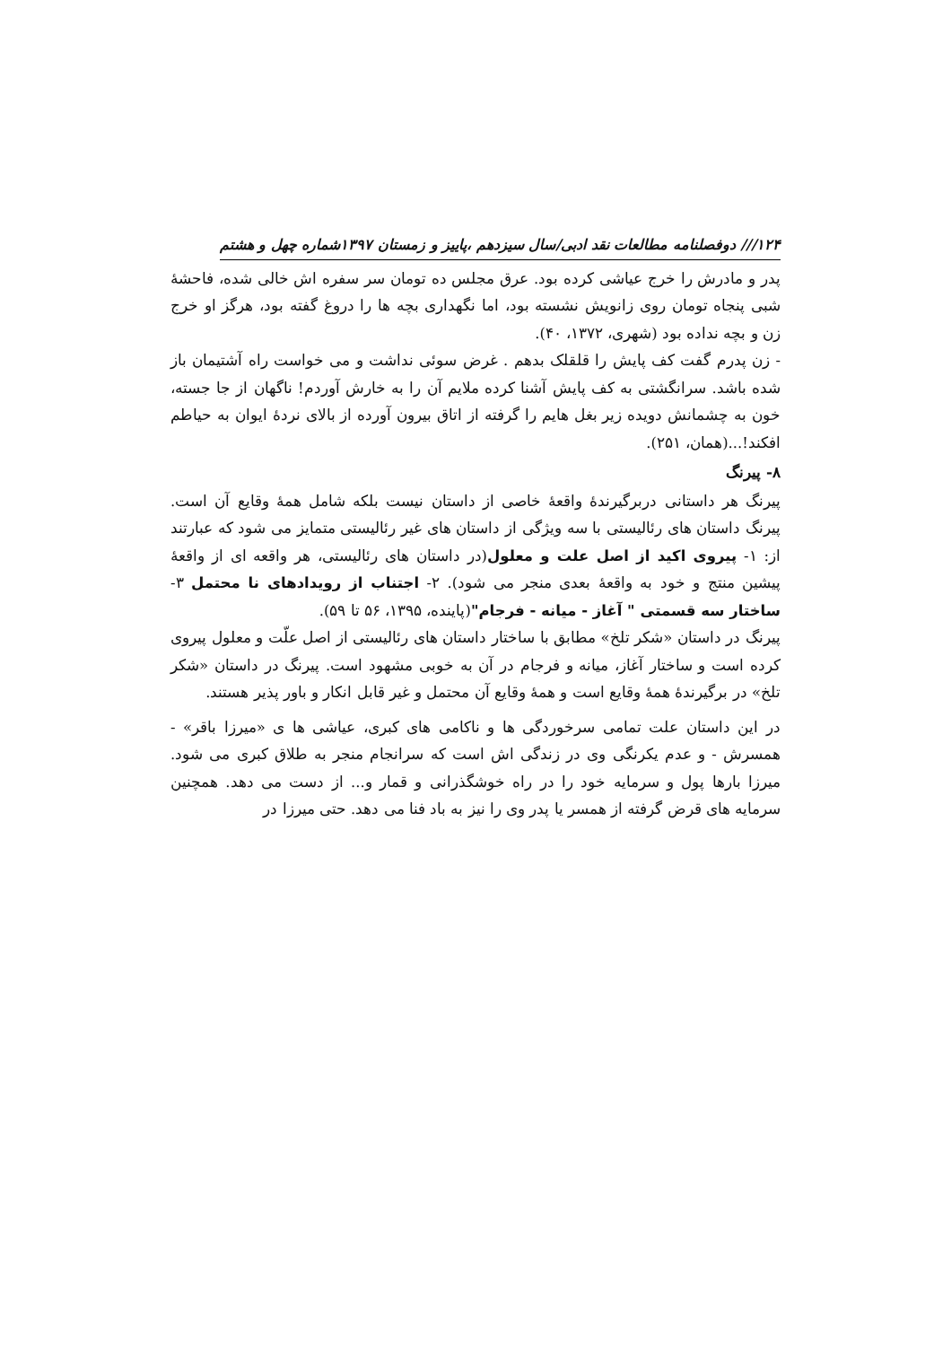۱۲۴/// دوفصلنامه مطالعات نقد ادبی/سال سیزدهم ،پاییز و زمستان ۱۳۹۷شماره چهل و هشتم
پدر و مادرش را خرج عیاشی کرده بود. عرق مجلس ده تومان سر سفره اش خالی شده، فاحشهٔ شبی پنجاه تومان روی زانویش نشسته بود، اما نگهداری بچه ها را دروغ گفته بود، هرگز او خرج زن و بچه نداده بود (شهری، ۱۳۷۲، ۴۰).
- زن پدرم گفت کف پایش را قلقلک بدهم . غرض سوئی نداشت و می خواست راه آشتیمان باز شده باشد. سرانگشتی به کف پایش آشنا کرده ملایم آن را به خارش آوردم! ناگهان از جا جسته، خون به چشمانش دویده زیر بغل هایم را گرفته از اتاق بیرون آورده از بالای نردهٔ ایوان به حیاطم افکند!...(همان، ۲۵۱).
۸- پیرنگ
پیرنگ هر داستانی دربرگیرندهٔ واقعهٔ خاصی از داستان نیست بلکه شامل همهٔ وقایع آن است. پیرنگ داستان های رئالیستی با سه ویژگی از داستان های غیر رئالیستی متمایز می شود که عبارتند از: ۱- پیروی اکید از اصل علت و معلول(در داستان های رئالیستی، هر واقعه ای از واقعهٔ پیشین منتج و خود به واقعهٔ بعدی منجر می شود). ۲- اجتناب از رویدادهای نا محتمل ۳- ساختار سه قسمتی " آغاز - میانه - فرجام"(پاینده، ۱۳۹۵، ۵۶ تا ۵۹).
پیرنگ در داستان «شکر تلخ» مطابق با ساختار داستان های رئالیستی از اصل علّت و معلول پیروی کرده است و ساختار آغاز، میانه و فرجام در آن به خوبی مشهود است. پیرنگ در داستان «شکر تلخ» در برگیرندهٔ همهٔ وقایع است و همهٔ وقایع آن محتمل و غیر قابل انکار و باور پذیر هستند.
در این داستان علت تمامی سرخوردگی ها و ناکامی های کبری، عیاشی ها ی «میرزا باقر» - همسرش - و عدم یکرنگی وی در زندگی اش است که سرانجام منجر به طلاق کبری می شود. میرزا بارها پول و سرمایه خود را در راه خوشگذرانی و قمار و... از دست می دهد. همچنین سرمایه های قرض گرفته از همسر یا پدر وی را نیز به باد فنا می دهد. حتی میرزا در